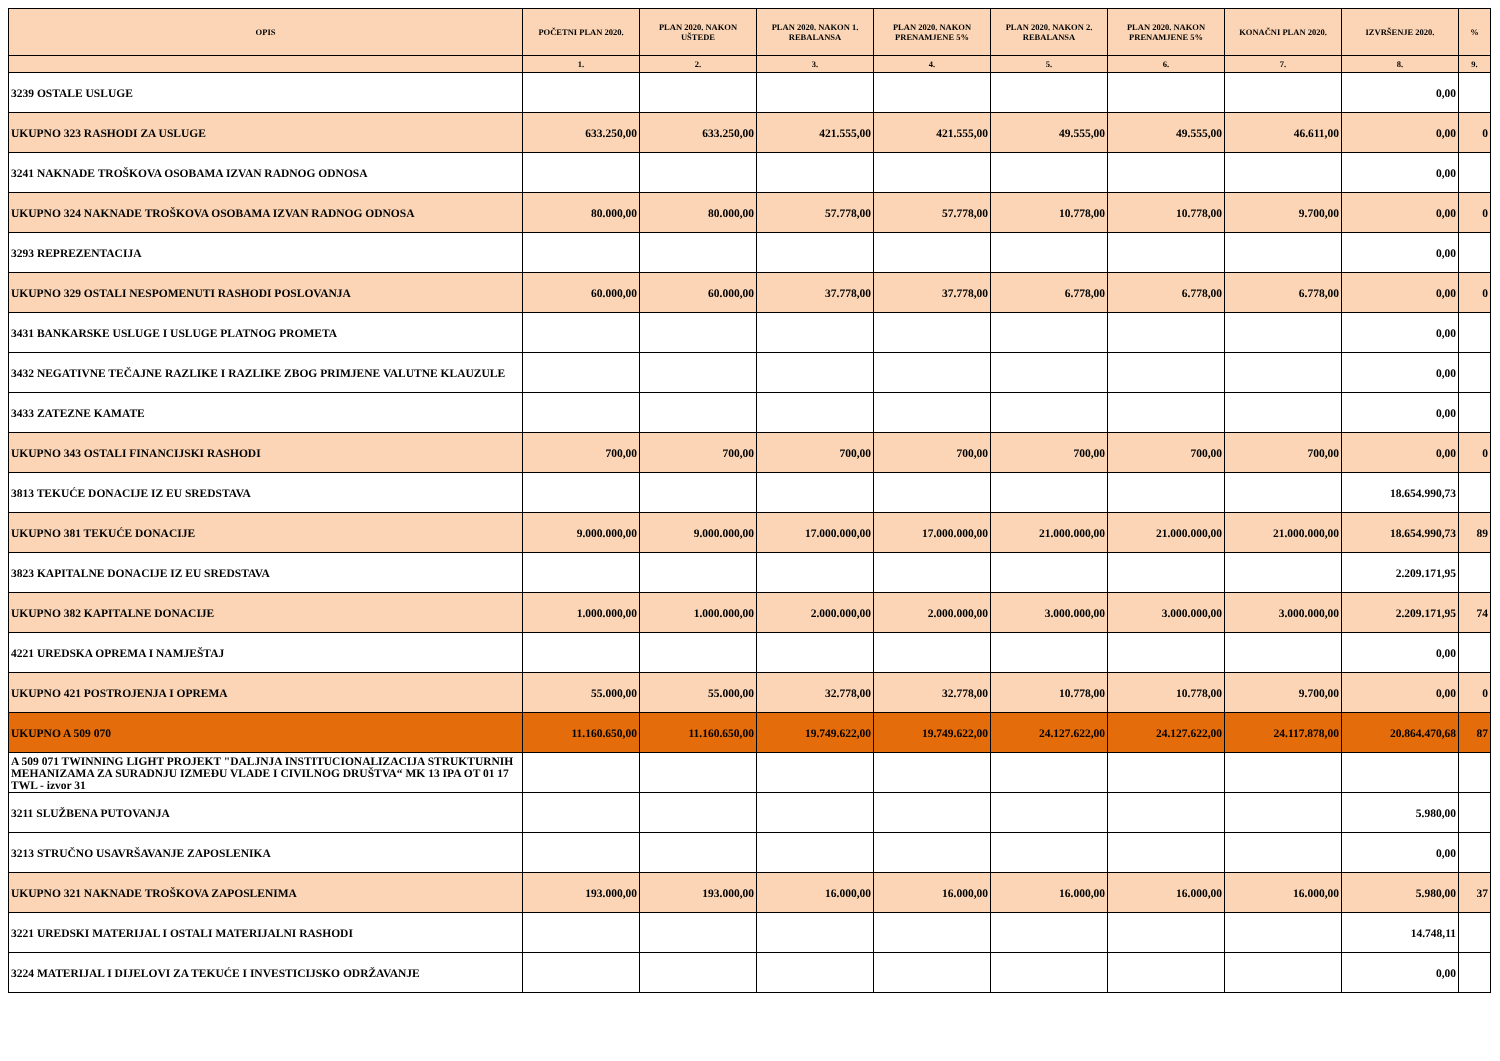| OPIS | POČETNI PLAN 2020. | PLAN 2020. NAKON UŠTEDE | PLAN 2020. NAKON 1. REBALANSA | PLAN 2020. NAKON PRENAMJENE 5% | PLAN 2020. NAKON 2. REBALANSA | PLAN 2020. NAKON PRENAMJENE 5% | KONAČNI PLAN 2020. | IZVRŠENJE 2020. | % |
| --- | --- | --- | --- | --- | --- | --- | --- | --- | --- |
| | 1. | 2. | 3. | 4. | 5. | 6. | 7. | 8. | 9. |
| 3239 OSTALE USLUGE | | | | | | | | 0,00 | |
| UKUPNO 323 RASHODI ZA USLUGE | 633.250,00 | 633.250,00 | 421.555,00 | 421.555,00 | 49.555,00 | 49.555,00 | 46.611,00 | 0,00 | 0 |
| 3241 NAKNADE TROŠKOVA OSOBAMA IZVAN RADNOG ODNOSA | | | | | | | | 0,00 | |
| UKUPNO 324 NAKNADE TROŠKOVA OSOBAMA IZVAN RADNOG ODNOSA | 80.000,00 | 80.000,00 | 57.778,00 | 57.778,00 | 10.778,00 | 10.778,00 | 9.700,00 | 0,00 | 0 |
| 3293 REPREZENTACIJA | | | | | | | | 0,00 | |
| UKUPNO 329 OSTALI NESPOMENUTI RASHODI POSLOVANJA | 60.000,00 | 60.000,00 | 37.778,00 | 37.778,00 | 6.778,00 | 6.778,00 | 6.778,00 | 0,00 | 0 |
| 3431 BANKARSKE USLUGE I USLUGE PLATNOG PROMETA | | | | | | | | 0,00 | |
| 3432 NEGATIVNE TEČAJNE RAZLIKE I RAZLIKE ZBOG PRIMJENE VALUTNE KLAUZULE | | | | | | | | 0,00 | |
| 3433 ZATEZNE KAMATE | | | | | | | | 0,00 | |
| UKUPNO 343 OSTALI FINANCIJSKI RASHODI | 700,00 | 700,00 | 700,00 | 700,00 | 700,00 | 700,00 | 700,00 | 0,00 | 0 |
| 3813 TEKUĆE DONACIJE IZ EU SREDSTAVA | | | | | | | | 18.654.990,73 | |
| UKUPNO 381 TEKUĆE DONACIJE | 9.000.000,00 | 9.000.000,00 | 17.000.000,00 | 17.000.000,00 | 21.000.000,00 | 21.000.000,00 | 21.000.000,00 | 18.654.990,73 | 89 |
| 3823 KAPITALNE DONACIJE IZ EU SREDSTAVA | | | | | | | | 2.209.171,95 | |
| UKUPNO 382 KAPITALNE DONACIJE | 1.000.000,00 | 1.000.000,00 | 2.000.000,00 | 2.000.000,00 | 3.000.000,00 | 3.000.000,00 | 3.000.000,00 | 2.209.171,95 | 74 |
| 4221 UREDSKA OPREMA I NAMJEŠTAJ | | | | | | | | 0,00 | |
| UKUPNO 421 POSTROJENJA I OPREMA | 55.000,00 | 55.000,00 | 32.778,00 | 32.778,00 | 10.778,00 | 10.778,00 | 9.700,00 | 0,00 | 0 |
| UKUPNO A 509 070 | 11.160.650,00 | 11.160.650,00 | 19.749.622,00 | 19.749.622,00 | 24.127.622,00 | 24.127.622,00 | 24.117.878,00 | 20.864.470,68 | 87 |
| A 509 071 TWINNING LIGHT PROJEKT "DALJNJA INSTITUCIONALIZACIJA STRUKTURNIH MEHANIZAMA ZA SURADNJU IZMEĐU VLADE I CIVILNOG DRUŠTVA“ MK 13 IPA OT 01 17 TWL - izvor 31 | | | | | | | | | |
| 3211 SLUŽBENA PUTOVANJA | | | | | | | | 5.980,00 | |
| 3213 STRUČNO USAVRŠAVANJE ZAPOSLENIKA | | | | | | | | 0,00 | |
| UKUPNO 321 NAKNADE TROŠKOVA ZAPOSLENIMA | 193.000,00 | 193.000,00 | 16.000,00 | 16.000,00 | 16.000,00 | 16.000,00 | 16.000,00 | 5.980,00 | 37 |
| 3221 UREDSKI MATERIJAL I OSTALI MATERIJALNI RASHODI | | | | | | | | 14.748,11 | |
| 3224 MATERIJAL I DIJELOVI ZA TEKUĆE I INVESTICIJSKO ODRŽAVANJE | | | | | | | | 0,00 | |